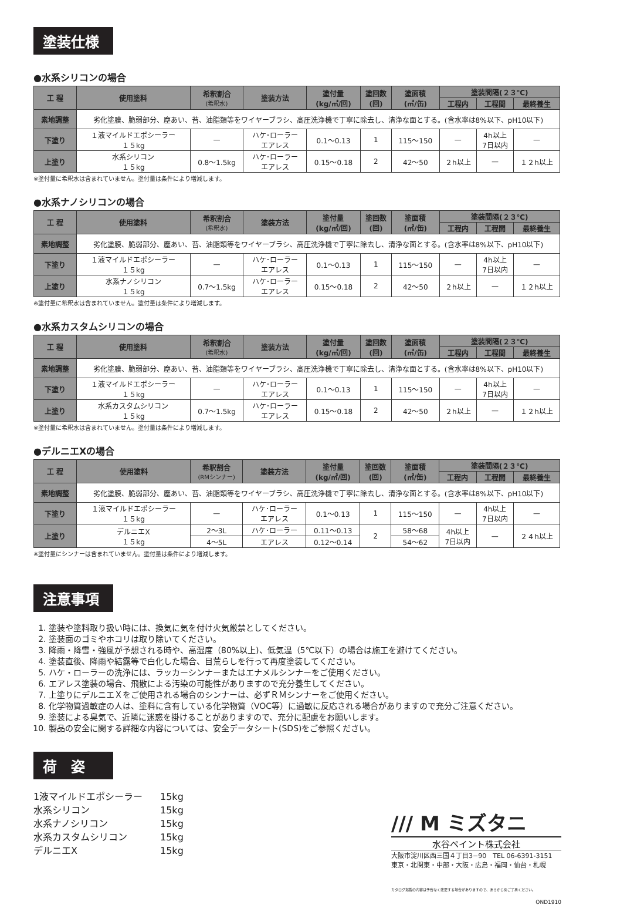塗装仕様
●水系シリコンの場合
| 工 程 | 使用塗料 | 希釈割合 (希釈水) | 塗装方法 | 塗付量 (kg/㎡/回) | 塗回数 (回) | 塗面積 (㎡/缶) | 塗装間隔(２３℃) | | |
| --- | --- | --- | --- | --- | --- | --- | --- | --- | --- |
| | | | | | | | 工程内 | 工程間 | 最終養生 |
| 素地調整 | 劣化塗膜、脆弱部分、塵あい、苔、油脂類等をワイヤーブラシ、高圧洗浄機で丁寧に除去し、清浄な面とする。(含水率は8%以下、pH10以下) | | | | | | | | |
| 下塗り | １液マイルドエポシーラー １５kg | — | ハケ･ローラー エアレス | 0.1〜0.13 | 1 | 115〜150 | — | 4h以上 7日以内 | — |
| 上塗り | 水系シリコン １５kg | 0.8〜1.5kg | ハケ･ローラー エアレス | 0.15〜0.18 | 2 | 42〜50 | ２h以上 | — | １２h以上 |
※塗付量に希釈水は含まれていません。塗付量は条件により増減します。
●水系ナノシリコンの場合
| 工 程 | 使用塗料 | 希釈割合 (希釈水) | 塗装方法 | 塗付量 (kg/㎡/回) | 塗回数 (回) | 塗面積 (㎡/缶) | 塗装間隔(２３℃) | | |
| --- | --- | --- | --- | --- | --- | --- | --- | --- | --- |
| | | | | | | | 工程内 | 工程間 | 最終養生 |
| 素地調整 | 劣化塗膜、脆弱部分、塵あい、苔、油脂類等をワイヤーブラシ、高圧洗浄機で丁寧に除去し、清浄な面とする。(含水率は8%以下、pH10以下) | | | | | | | | |
| 下塗り | １液マイルドエポシーラー １５kg | — | ハケ･ローラー エアレス | 0.1〜0.13 | 1 | 115〜150 | — | 4h以上 7日以内 | — |
| 上塗り | 水系ナノシリコン １５kg | 0.7〜1.5kg | ハケ･ローラー エアレス | 0.15〜0.18 | 2 | 42〜50 | ２h以上 | — | １２h以上 |
※塗付量に希釈水は含まれていません。塗付量は条件により増減します。
●水系カスタムシリコンの場合
| 工 程 | 使用塗料 | 希釈割合 (希釈水) | 塗装方法 | 塗付量 (kg/㎡/回) | 塗回数 (回) | 塗面積 (㎡/缶) | 塗装間隔(２３℃) | | |
| --- | --- | --- | --- | --- | --- | --- | --- | --- | --- |
| | | | | | | | 工程内 | 工程間 | 最終養生 |
| 素地調整 | 劣化塗膜、脆弱部分、塵あい、苔、油脂類等をワイヤーブラシ、高圧洗浄機で丁寧に除去し、清浄な面とする。(含水率は8%以下、pH10以下) | | | | | | | | |
| 下塗り | １液マイルドエポシーラー １５kg | — | ハケ･ローラー エアレス | 0.1〜0.13 | 1 | 115〜150 | — | 4h以上 7日以内 | — |
| 上塗り | 水系カスタムシリコン １５kg | 0.7〜1.5kg | ハケ･ローラー エアレス | 0.15〜0.18 | 2 | 42〜50 | ２h以上 | — | １２h以上 |
※塗付量に希釈水は含まれていません。塗付量は条件により増減します。
●デルニエXの場合
| 工 程 | 使用塗料 | 希釈割合 (RMシンナー) | 塗装方法 | 塗付量 (kg/㎡/回) | 塗回数 (回) | 塗面積 (㎡/缶) | 塗装間隔(２３℃) | | |
| --- | --- | --- | --- | --- | --- | --- | --- | --- | --- |
| | | | | | | | 工程内 | 工程間 | 最終養生 |
| 素地調整 | 劣化塗膜、脆弱部分、塵あい、苔、油脂類等をワイヤーブラシ、高圧洗浄機で丁寧に除去し、清浄な面とする。(含水率は8%以下、pH10以下) | | | | | | | | |
| 下塗り | １液マイルドエポシーラー １５kg | — | ハケ･ローラー エアレス | 0.1〜0.13 | 1 | 115〜150 | — | 4h以上 7日以内 | — |
| 上塗り | デルニエX １５kg | 2〜3L | ハケ･ローラー | 0.11〜0.13 | 2 | 58〜68 | 4h以上 7日以内 | — | ２４h以上 |
| | | 4〜5L | エアレス | 0.12〜0.14 | | 54〜62 | | | |
※塗付量にシンナーは含まれていません。塗付量は条件により増減します。
注意事項
1. 塗装や塗料取り扱い時には、換気に気を付け火気厳禁としてください。
2. 塗装面のゴミやホコリは取り除いてください。
3. 降雨・降雪・強風が予想される時や、高湿度（80%以上)、低気温（5℃以下）の場合は施工を避けてください。
4. 塗装直後、降雨や結露等で白化した場合、目荒らしを行って再度塗装してください。
5. ハケ・ローラーの洗浄には、ラッカーシンナーまたはエナメルシンナーをご使用ください。
6. エアレス塗装の場合、飛散による汚染の可能性がありますので充分養生してください。
7. 上塗りにデルニエＸをご使用される場合のシンナーは、必ずＲＭシンナーをご使用ください。
8. 化学物質過敏症の人は、塗料に含有している化学物質（VOC等）に過敏に反応される場合がありますので充分ご注意ください。
9. 塗装による臭気で、近隣に迷惑を掛けることがありますので、充分に配慮をお願いします。
10. 製品の安全に関する詳細な内容については、安全データシート(SDS)をご参照ください。
荷　姿
1液マイルドエポシーラー 15kg
水系シリコン 15kg
水系ナノシリコン 15kg
水系カスタムシリコン 15kg
デルニエX 15kg
/// M ミズタニ
水谷ペイント株式会社
大阪市淀川区西三国４丁目3−90　TEL 06-6391-3151
東京・北関東・中部・大阪・広島・福岡・仙台・札幌
カタログ掲載の内容は予告なく変更する場合がありますので、あらかじめご了承ください。
OND1910